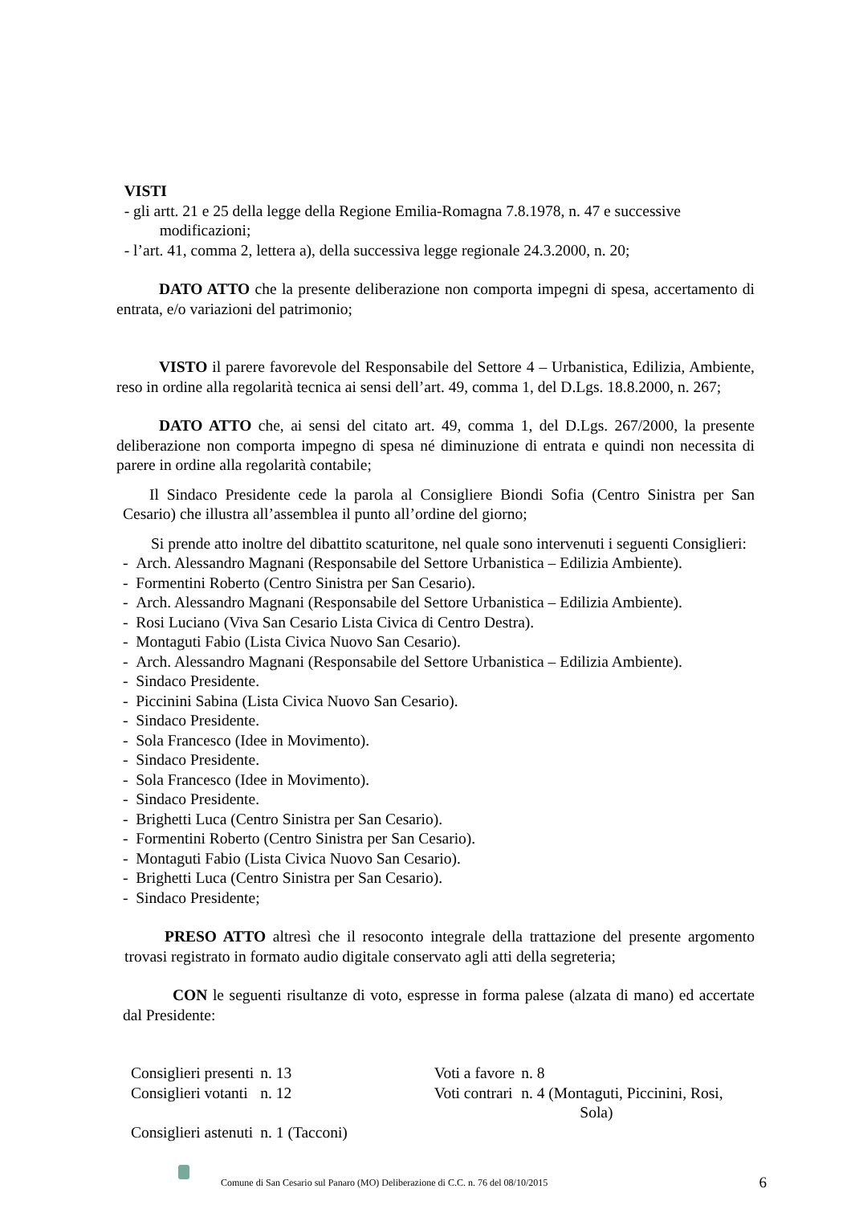VISTI
- gli artt. 21 e 25 della legge della Regione Emilia-Romagna 7.8.1978, n. 47 e successive
modificazioni;
- l’art. 41, comma 2, lettera a), della successiva legge regionale 24.3.2000, n. 20;
DATO ATTO che la presente deliberazione non comporta impegni di spesa, accertamento di entrata, e/o variazioni del patrimonio;
VISTO il parere favorevole del Responsabile del Settore 4 – Urbanistica, Edilizia, Ambiente, reso in ordine alla regolarità tecnica ai sensi dell’art. 49, comma 1, del D.Lgs. 18.8.2000, n. 267;
DATO ATTO che, ai sensi del citato art. 49, comma 1, del D.Lgs. 267/2000, la presente deliberazione non comporta impegno di spesa né diminuzione di entrata e quindi non necessita di parere in ordine alla regolarità contabile;
Il Sindaco Presidente cede la parola al Consigliere Biondi Sofia (Centro Sinistra per San Cesario) che illustra all’assemblea il punto all’ordine del giorno;
Si prende atto inoltre del dibattito scaturitone, nel quale sono intervenuti i seguenti Consiglieri:
- Arch. Alessandro Magnani (Responsabile del Settore Urbanistica – Edilizia Ambiente).
- Formentini Roberto (Centro Sinistra per San Cesario).
- Arch. Alessandro Magnani (Responsabile del Settore Urbanistica – Edilizia Ambiente).
- Rosi Luciano (Viva San Cesario Lista Civica di Centro Destra).
- Montaguti Fabio (Lista Civica Nuovo San Cesario).
- Arch. Alessandro Magnani (Responsabile del Settore Urbanistica – Edilizia Ambiente).
- Sindaco Presidente.
- Piccinini Sabina (Lista Civica Nuovo San Cesario).
- Sindaco Presidente.
- Sola Francesco (Idee in Movimento).
- Sindaco Presidente.
- Sola Francesco (Idee in Movimento).
- Sindaco Presidente.
- Brighetti Luca (Centro Sinistra per San Cesario).
- Formentini Roberto (Centro Sinistra per San Cesario).
- Montaguti Fabio (Lista Civica Nuovo San Cesario).
- Brighetti Luca (Centro Sinistra per San Cesario).
- Sindaco Presidente;
PRESO ATTO altresì che il resoconto integrale della trattazione del presente argomento trovasi registrato in formato audio digitale conservato agli atti della segreteria;
CON le seguenti risultanze di voto, espresse in forma palese (alzata di mano) ed accertate dal Presidente:
| Consiglieri presenti | n. 13 | Voti a favore | n. 8 |
| Consiglieri votanti | n. 12 | Voti contrari | n. 4 (Montaguti, Piccinini, Rosi, Sola) |
| Consiglieri astenuti | n. 1 (Tacconi) | | |
Comune di San Cesario sul Panaro (MO) Deliberazione di C.C. n. 76 del 08/10/2015 6